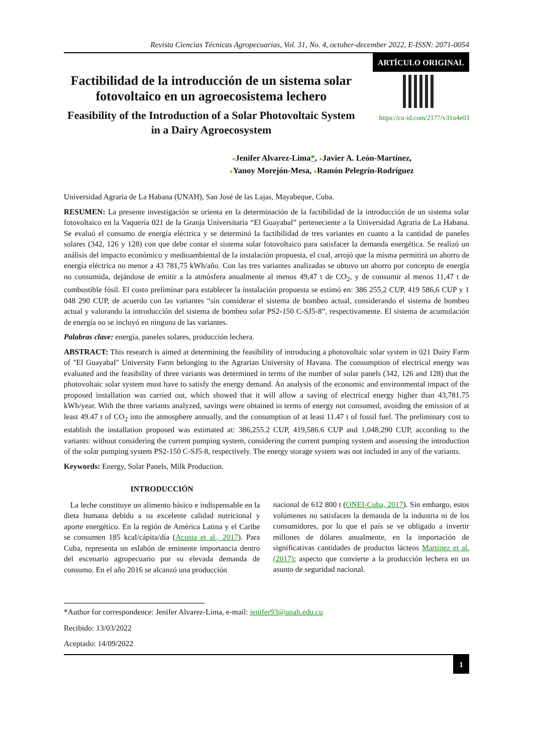Revista Ciencias Técnicas Agropecuarias, Vol. 31, No. 4, october-december 2022, E-ISSN: 2071-0054
ARTÍCULO ORIGINAL
Factibilidad de la introducción de un sistema solar fotovoltaico en un agroecosistema lechero
Feasibility of the Introduction of a Solar Photovoltaic System in a Dairy Agroecosystem
https://cu-id.com/2177/v31n4e03
●Jenifer Alvarez-Lima*, ●Javier A. León-Martínez,
●Yanoy Morejón-Mesa, ●Ramón Pelegrín-Rodríguez
Universidad Agraria de La Habana (UNAH), San José de las Lajas, Mayabeque, Cuba.
RESUMEN: La presente investigación se orienta en la determinación de la factibilidad de la introducción de un sistema solar fotovoltaico en la Vaquería 021 de la Granja Universitaria “El Guayabal” perteneciente a la Universidad Agraria de La Habana. Se evaluó el consumo de energía eléctrica y se determinó la factibilidad de tres variantes en cuanto a la cantidad de paneles solares (342, 126 y 128) con que debe contar el sistema solar fotovoltaico para satisfacer la demanda energética. Se realizó un análisis del impacto económico y medioambiental de la instalación propuesta, el cual, arrojó que la misma permitirá un ahorro de energía eléctrica no menor a 43 781,75 kWh/año. Con las tres variantes analizadas se obtuvo un ahorro por concepto de energía no consumida, dejándose de emitir a la atmósfera anualmente al menos 49,47 t de CO<sub>2</sub>, y de consumir al menos 11,47 t de combustible fósil. El costo preliminar para establecer la instalación propuesta se estimó en: 386 255,2 CUP, 419 586,6 CUP y 1 048 290 CUP, de acuerdo con las variantes “sin considerar el sistema de bombeo actual, considerando el sistema de bombeo actual y valorando la introducción del sistema de bombeo solar PS2-150 C-SJ5-8”, respectivamente. El sistema de acumulación de energía no se incluyó en ninguna de las variantes.
Palabras clave: energía, paneles solares, producción lechera.
ABSTRACT: This research is aimed at determining the feasibility of introducing a photovoltaic solar system in 021 Dairy Farm of "El Guayabal" University Farm belonging to the Agrarian University of Havana. The consumption of electrical energy was evaluated and the feasibility of three variants was determined in terms of the number of solar panels (342, 126 and 128) that the photovoltaic solar system must have to satisfy the energy demand. An analysis of the economic and environmental impact of the proposed installation was carried out, which showed that it will allow a saving of electrical energy higher than 43,781.75 kWh/year. With the three variants analyzed, savings were obtained in terms of energy not consumed, avoiding the emission of at least 49.47 t of CO<sub>2</sub> into the atmosphere annually, and the consumption of at least 11.47 t of fossil fuel. The preliminary cost to establish the installation proposed was estimated at: 386,255.2 CUP, 419,586.6 CUP and 1,048,290 CUP, according to the variants: without considering the current pumping system, considering the current pumping system and assessing the introduction of the solar pumping system PS2-150 C-SJ5-8, respectively. The energy storage system was not included in any of the variants.
Keywords: Energy, Solar Panels, Milk Production.
INTRODUCCIÓN
La leche constituye un alimento básico e indispensable en la dieta humana debido a su excelente calidad nutricional y aporte energético. En la región de América Latina y el Caribe se consumen 185 kcal/cápita/día (Acosta et al., 2017). Para Cuba, representa un eslabón de eminente importancia dentro del escenario agropecuario por su elevada demanda de consumo. En el año 2016 se alcanzó una producción
nacional de 612 800 t (ONEI-Cuba, 2017). Sin embargo, estos volúmenes no satisfacen la demanda de la industria ni de los consumidores, por lo que el país se ve obligado a invertir millones de dólares anualmente, en la importación de significativas cantidades de productos lácteos Martínez et al. (2017); aspecto que convierte a la producción lechera en un asunto de seguridad nacional.
*Author for correspondence: Jenifer Alvarez-Lima, e-mail: jenifer93@unah.edu.cu
Recibido: 13/03/2022
Aceptado: 14/09/2022
1